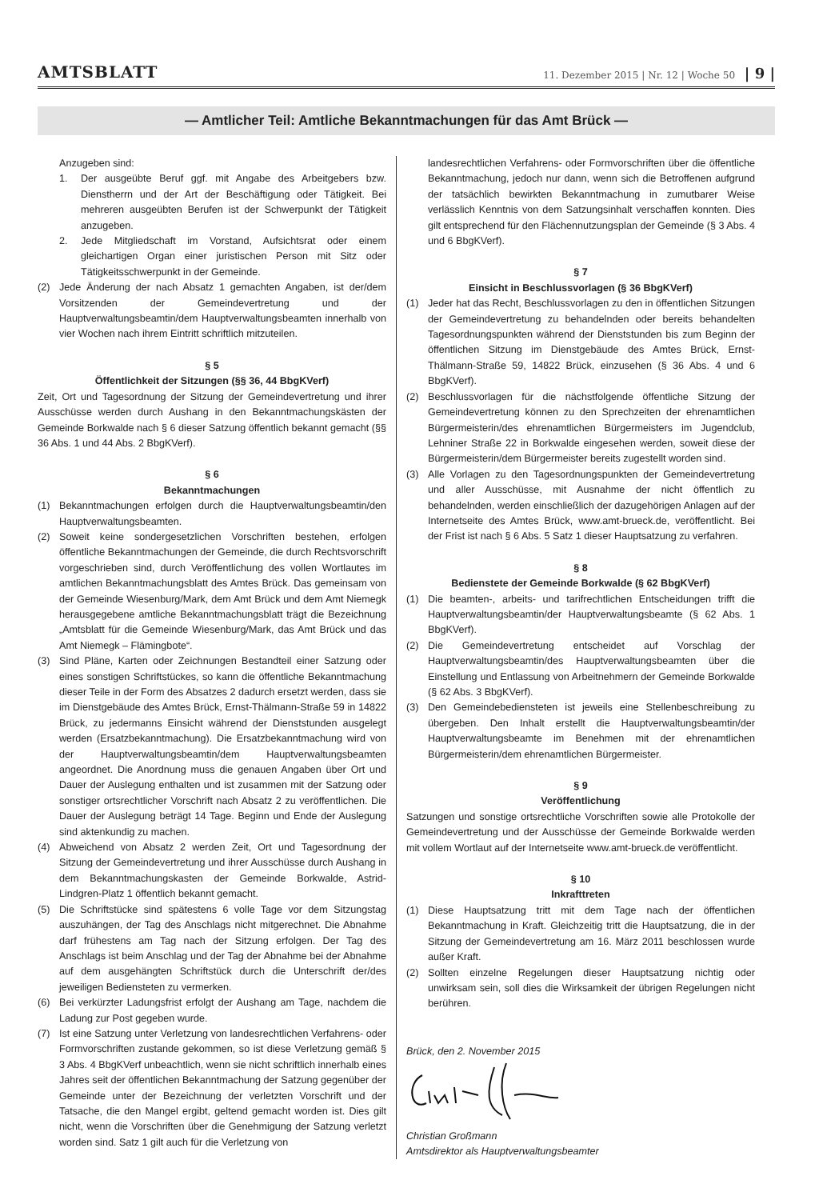AMTSBLATT
11. Dezember 2015 | Nr. 12 | Woche 50 | 9 |
— Amtlicher Teil: Amtliche Bekanntmachungen für das Amt Brück —
Anzugeben sind:
1. Der ausgeübte Beruf ggf. mit Angabe des Arbeitgebers bzw. Dienstherrn und der Art der Beschäftigung oder Tätigkeit. Bei mehreren ausgeübten Berufen ist der Schwerpunkt der Tätigkeit anzugeben.
2. Jede Mitgliedschaft im Vorstand, Aufsichtsrat oder einem gleichartigen Organ einer juristischen Person mit Sitz oder Tätigkeitsschwerpunkt in der Gemeinde.
(2) Jede Änderung der nach Absatz 1 gemachten Angaben, ist der/dem Vorsitzenden der Gemeindevertretung und der Hauptverwaltungsbeamtin/dem Hauptverwaltungsbeamten innerhalb von vier Wochen nach ihrem Eintritt schriftlich mitzuteilen.
§ 5
Öffentlichkeit der Sitzungen (§§ 36, 44 BbgKVerf)
Zeit, Ort und Tagesordnung der Sitzung der Gemeindevertretung und ihrer Ausschüsse werden durch Aushang in den Bekanntmachungskästen der Gemeinde Borkwalde nach § 6 dieser Satzung öffentlich bekannt gemacht (§§ 36 Abs. 1 und 44 Abs. 2 BbgKVerf).
§ 6
Bekanntmachungen
(1) Bekanntmachungen erfolgen durch die Hauptverwaltungsbeamtin/den Hauptverwaltungsbeamten.
(2) Soweit keine sondergesetzlichen Vorschriften bestehen, erfolgen öffentliche Bekanntmachungen der Gemeinde, die durch Rechtsvorschrift vorgeschrieben sind, durch Veröffentlichung des vollen Wortlautes im amtlichen Bekanntmachungsblatt des Amtes Brück. Das gemeinsam von der Gemeinde Wiesenburg/Mark, dem Amt Brück und dem Amt Niemegk herausgegebene amtliche Bekanntmachungsblatt trägt die Bezeichnung „Amtsblatt für die Gemeinde Wiesenburg/Mark, das Amt Brück und das Amt Niemegk – Flämingbote“.
(3) Sind Pläne, Karten oder Zeichnungen Bestandteil einer Satzung oder eines sonstigen Schriftstückes, so kann die öffentliche Bekanntmachung dieser Teile in der Form des Absatzes 2 dadurch ersetzt werden, dass sie im Dienstgebäude des Amtes Brück, Ernst-Thälmann-Straße 59 in 14822 Brück, zu jedermanns Einsicht während der Dienststunden ausgelegt werden (Ersatzbekanntmachung). Die Ersatzbekanntmachung wird von der Hauptverwaltungsbeamtin/dem Hauptverwaltungsbeamten angeordnet. Die Anordnung muss die genauen Angaben über Ort und Dauer der Auslegung enthalten und ist zusammen mit der Satzung oder sonstiger ortsrechtlicher Vorschrift nach Absatz 2 zu veröffentlichen. Die Dauer der Auslegung beträgt 14 Tage. Beginn und Ende der Auslegung sind aktenkundig zu machen.
(4) Abweichend von Absatz 2 werden Zeit, Ort und Tagesordnung der Sitzung der Gemeindevertretung und ihrer Ausschüsse durch Aushang in dem Bekanntmachungskasten der Gemeinde Borkwalde, Astrid-Lindgren-Platz 1 öffentlich bekannt gemacht.
(5) Die Schriftstücke sind spätestens 6 volle Tage vor dem Sitzungstag auszuhängen, der Tag des Anschlags nicht mitgerechnet. Die Abnahme darf frühestens am Tag nach der Sitzung erfolgen. Der Tag des Anschlags ist beim Anschlag und der Tag der Abnahme bei der Abnahme auf dem ausgehängten Schriftstück durch die Unterschrift der/des jeweiligen Bediensteten zu vermerken.
(6) Bei verkürzter Ladungsfrist erfolgt der Aushang am Tage, nachdem die Ladung zur Post gegeben wurde.
(7) Ist eine Satzung unter Verletzung von landesrechtlichen Verfahrens- oder Formvorschriften zustande gekommen, so ist diese Verletzung gemäß § 3 Abs. 4 BbgKVerf unbeachtlich, wenn sie nicht schriftlich innerhalb eines Jahres seit der öffentlichen Bekanntmachung der Satzung gegenüber der Gemeinde unter der Bezeichnung der verletzten Vorschrift und der Tatsache, die den Mangel ergibt, geltend gemacht worden ist. Dies gilt nicht, wenn die Vorschriften über die Genehmigung der Satzung verletzt worden sind. Satz 1 gilt auch für die Verletzung von
landesrechtlichen Verfahrens- oder Formvorschriften über die öffentliche Bekanntmachung, jedoch nur dann, wenn sich die Betroffenen aufgrund der tatsächlich bewirkten Bekanntmachung in zumutbarer Weise verlässlich Kenntnis von dem Satzungsinhalt verschaffen konnten. Dies gilt entsprechend für den Flächennutzungsplan der Gemeinde (§ 3 Abs. 4 und 6 BbgKVerf).
§ 7
Einsicht in Beschlussvorlagen (§ 36 BbgKVerf)
(1) Jeder hat das Recht, Beschlussvorlagen zu den in öffentlichen Sitzungen der Gemeindevertretung zu behandelnden oder bereits behandelten Tagesordnungspunkten während der Dienststunden bis zum Beginn der öffentlichen Sitzung im Dienstgebäude des Amtes Brück, Ernst-Thälmann-Straße 59, 14822 Brück, einzusehen (§ 36 Abs. 4 und 6 BbgKVerf).
(2) Beschlussvorlagen für die nächstfolgende öffentliche Sitzung der Gemeindevertretung können zu den Sprechzeiten der ehrenamtlichen Bürgermeisterin/des ehrenamtlichen Bürgermeisters im Jugendclub, Lehniner Straße 22 in Borkwalde eingesehen werden, soweit diese der Bürgermeisterin/dem Bürgermeister bereits zugestellt worden sind.
(3) Alle Vorlagen zu den Tagesordnungspunkten der Gemeindevertretung und aller Ausschüsse, mit Ausnahme der nicht öffentlich zu behandelnden, werden einschließlich der dazugehörigen Anlagen auf der Internetseite des Amtes Brück, www.amt-brueck.de, veröffentlicht. Bei der Frist ist nach § 6 Abs. 5 Satz 1 dieser Hauptsatzung zu verfahren.
§ 8
Bedienstete der Gemeinde Borkwalde (§ 62 BbgKVerf)
(1) Die beamten-, arbeits- und tarifrechtlichen Entscheidungen trifft die Hauptverwaltungsbeamtin/der Hauptverwaltungsbeamte (§ 62 Abs. 1 BbgKVerf).
(2) Die Gemeindevertretung entscheidet auf Vorschlag der Hauptverwaltungsbeamtin/des Hauptverwaltungsbeamten über die Einstellung und Entlassung von Arbeitnehmern der Gemeinde Borkwalde (§ 62 Abs. 3 BbgKVerf).
(3) Den Gemeindebediensteten ist jeweils eine Stellenbeschreibung zu übergeben. Den Inhalt erstellt die Hauptverwaltungsbeamtin/der Hauptverwaltungsbeamte im Benehmen mit der ehrenamtlichen Bürgermeisterin/dem ehrenamtlichen Bürgermeister.
§ 9
Veröffentlichung
Satzungen und sonstige ortsrechtliche Vorschriften sowie alle Protokolle der Gemeindevertretung und der Ausschüsse der Gemeinde Borkwalde werden mit vollem Wortlaut auf der Internetseite www.amt-brueck.de veröffentlicht.
§ 10
Inkrafttreten
(1) Diese Hauptsatzung tritt mit dem Tage nach der öffentlichen Bekanntmachung in Kraft. Gleichzeitig tritt die Hauptsatzung, die in der Sitzung der Gemeindevertretung am 16. März 2011 beschlossen wurde außer Kraft.
(2) Sollten einzelne Regelungen dieser Hauptsatzung nichtig oder unwirksam sein, soll dies die Wirksamkeit der übrigen Regelungen nicht berühren.
Brück, den 2. November 2015
Christian Großmann
Amtsdirektor als Hauptverwaltungsbeamter